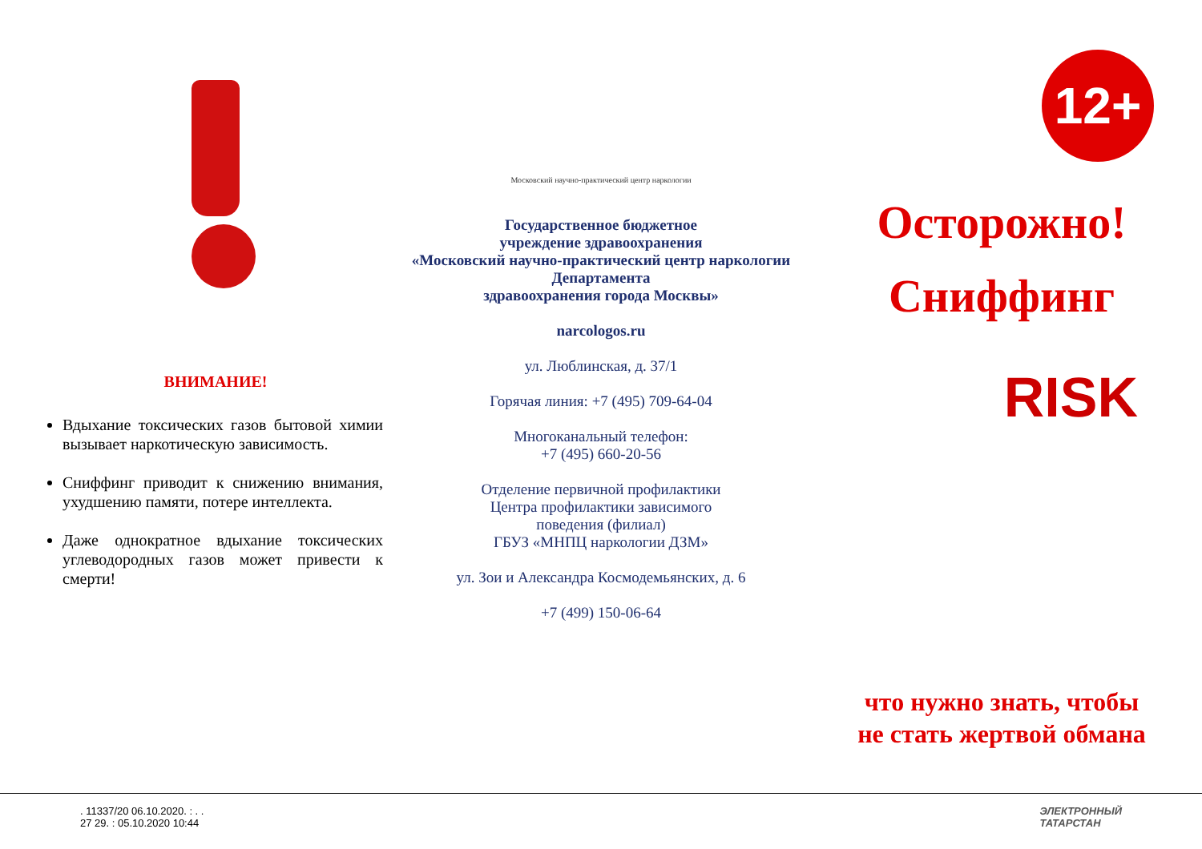ВНИМАНИЕ!
Вдыхание токсических газов бытовой химии вызывает наркотическую зависимость.
Сниффинг приводит к снижению внимания, ухудшению памяти, потере интеллекта.
Даже однократное вдыхание токсических углеводородных газов может привести к смерти!
Московский научно-практический центр наркологии
Государственное бюджетное
учреждение здравоохранения
«Московский научно-практический центр наркологии Департамента
здравоохранения города Москвы»
narcologos.ru
ул. Люблинская, д. 37/1
Горячая линия: +7 (495) 709-64-04
Многоканальный телефон:
+7 (495) 660-20-56
Отделение первичной профилактики
Центра профилактики зависимого
поведения (филиал)
ГБУЗ «МНПЦ наркологии ДЗМ»
ул. Зои и Александра Космодемьянских, д. 6
+7 (499) 150-06-64
12+
Осторожно!
Сниффинг
RISK
что нужно знать, чтобы
не стать жертвой обмана
. 11337/20 06.10.2020. : . .
27 29. : 05.10.2020 10:44
ЭЛЕКТРОННЫЙ
ТАТАРСТАН